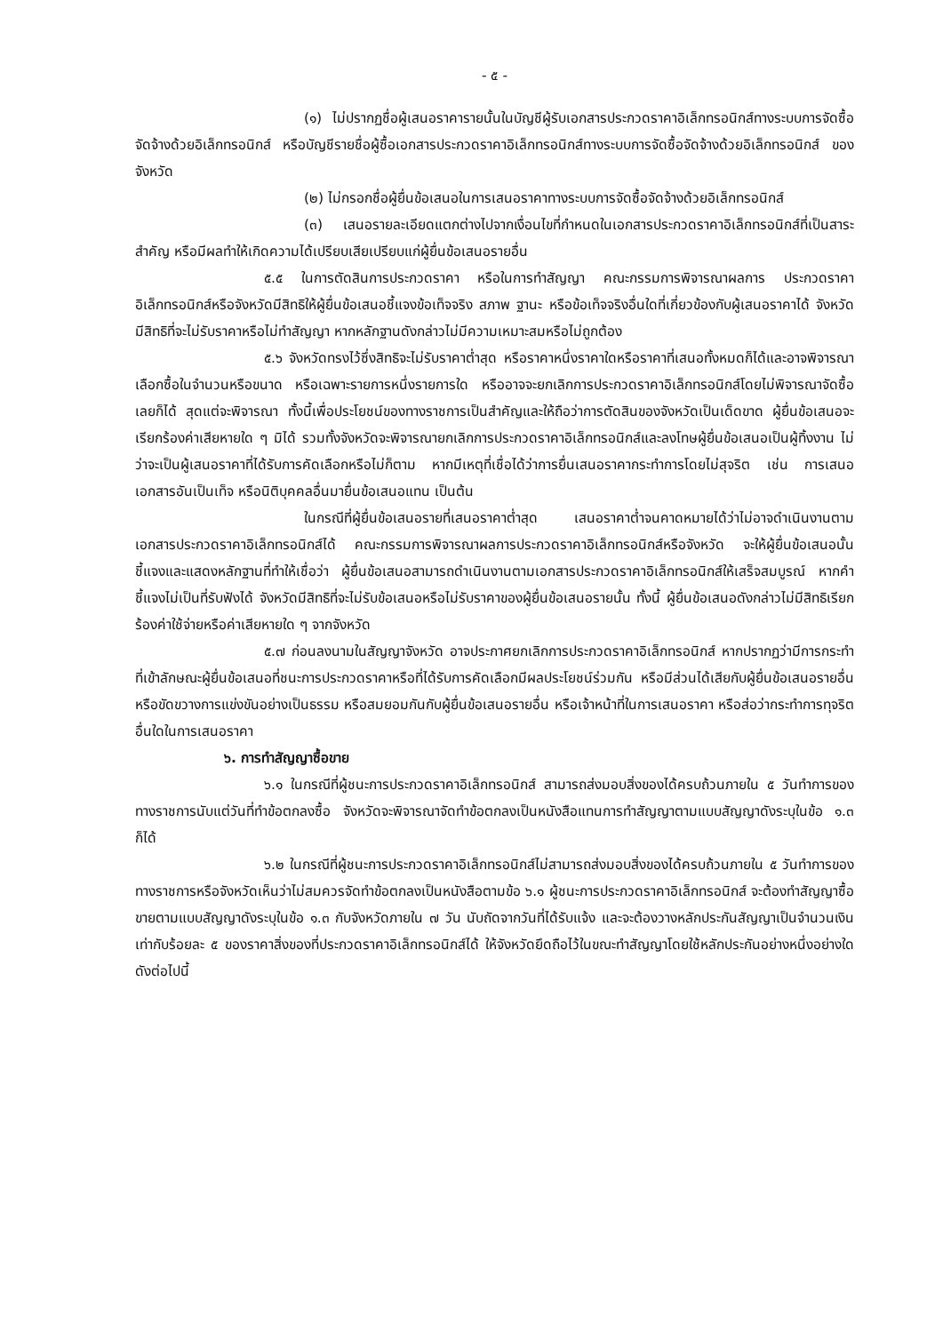- ๕ -
(๑) ไม่ปรากฏชื่อผู้เสนอราคารายนั้นในบัญชีผู้รับเอกสารประกวดราคาอิเล็กทรอนิกส์ทางระบบการจัดซื้อจัดจ้างด้วยอิเล็กทรอนิกส์ หรือบัญชีรายชื่อผู้ซื้อเอกสารประกวดราคาอิเล็กทรอนิกส์ทางระบบการจัดซื้อจัดจ้างด้วยอิเล็กทรอนิกส์ ของจังหวัด
(๒) ไม่กรอกชื่อผู้ยื่นข้อเสนอในการเสนอราคาทางระบบการจัดซื้อจัดจ้างด้วยอิเล็กทรอนิกส์
(๓) เสนอรายละเอียดแตกต่างไปจากเงื่อนไขที่กำหนดในเอกสารประกวดราคาอิเล็กทรอนิกส์ที่เป็นสาระสำคัญ หรือมีผลทำให้เกิดความได้เปรียบเสียเปรียบแก่ผู้ยื่นข้อเสนอรายอื่น
๕.๕ ในการตัดสินการประกวดราคา หรือในการทำสัญญา คณะกรรมการพิจารณาผลการ ประกวดราคาอิเล็กทรอนิกส์หรือจังหวัดมีสิทธิให้ผู้ยื่นข้อเสนอชี้แจงข้อเท็จจริง สภาพ ฐานะ หรือข้อเท็จจริงอื่นใดที่เกี่ยวข้องกับผู้เสนอราคาได้ จังหวัดมีสิทธิที่จะไม่รับราคาหรือไม่ทำสัญญา หากหลักฐานดังกล่าวไม่มีความเหมาะสมหรือไม่ถูกต้อง
๕.๖ จังหวัดทรงไว้ซึ่งสิทธิจะไม่รับราคาต่ำสุด หรือราคาหนึ่งราคาใดหรือราคาที่เสนอทั้งหมดก็ได้และอาจพิจารณาเลือกซื้อในจำนวนหรือขนาด หรือเฉพาะรายการหนึ่งรายการใด หรืออาจจะยกเลิกการประกวดราคาอิเล็กทรอนิกส์โดยไม่พิจารณาจัดซื้อเลยก็ได้ สุดแต่จะพิจารณา ทั้งนี้เพื่อประโยชน์ของทางราชการเป็นสำคัญและให้ถือว่าการตัดสินของจังหวัดเป็นเด็ดขาด ผู้ยื่นข้อเสนอจะเรียกร้องค่าเสียหายใด ๆ มิได้ รวมทั้งจังหวัดจะพิจารณายกเลิกการประกวดราคาอิเล็กทรอนิกส์และลงโทษผู้ยื่นข้อเสนอเป็นผู้ทิ้งงาน ไม่ว่าจะเป็นผู้เสนอราคาที่ได้รับการคัดเลือกหรือไม่ก็ตาม หากมีเหตุที่เชื่อได้ว่าการยื่นเสนอราคากระทำการโดยไม่สุจริต เช่น การเสนอเอกสารอันเป็นเท็จ หรือนิติบุคคลอื่นมายื่นข้อเสนอแทน เป็นต้น
ในกรณีที่ผู้ยื่นข้อเสนอรายที่เสนอราคาต่ำสุด เสนอราคาต่ำจนคาดหมายได้ว่าไม่อาจดำเนินงานตามเอกสารประกวดราคาอิเล็กทรอนิกส์ได้ คณะกรรมการพิจารณาผลการประกวดราคาอิเล็กทรอนิกส์หรือจังหวัด จะให้ผู้ยื่นข้อเสนอนั้นชี้แจงและแสดงหลักฐานที่ทำให้เชื่อว่า ผู้ยื่นข้อเสนอสามารถดำเนินงานตามเอกสารประกวดราคาอิเล็กทรอนิกส์ให้เสร็จสมบูรณ์ หากคำชี้แจงไม่เป็นที่รับฟังได้ จังหวัดมีสิทธิที่จะไม่รับข้อเสนอหรือไม่รับราคาของผู้ยื่นข้อเสนอรายนั้น ทั้งนี้ ผู้ยื่นข้อเสนอดังกล่าวไม่มีสิทธิเรียกร้องค่าใช้จ่ายหรือค่าเสียหายใด ๆ จากจังหวัด
๕.๗ ก่อนลงนามในสัญญาจังหวัด อาจประกาศยกเลิกการประกวดราคาอิเล็กทรอนิกส์ หากปรากฏว่ามีการกระทำที่เข้าลักษณะผู้ยื่นข้อเสนอที่ชนะการประกวดราคาหรือที่ได้รับการคัดเลือกมีผลประโยชน์ร่วมกัน หรือมีส่วนได้เสียกับผู้ยื่นข้อเสนอรายอื่น หรือขัดขวางการแข่งขันอย่างเป็นธรรม หรือสมยอมกันกับผู้ยื่นข้อเสนอรายอื่น หรือเจ้าหน้าที่ในการเสนอราคา หรือส่อว่ากระทำการทุจริตอื่นใดในการเสนอราคา
๖. การทำสัญญาซื้อขาย
๖.๑ ในกรณีที่ผู้ชนะการประกวดราคาอิเล็กทรอนิกส์ สามารถส่งมอบสิ่งของได้ครบถ้วนภายใน ๕ วันทำการของทางราชการนับแต่วันที่ทำข้อตกลงซื้อ จังหวัดจะพิจารณาจัดทำข้อตกลงเป็นหนังสือแทนการทำสัญญาตามแบบสัญญาดังระบุในข้อ ๑.๓ ก็ได้
๖.๒ ในกรณีที่ผู้ชนะการประกวดราคาอิเล็กทรอนิกส์ไม่สามารถส่งมอบสิ่งของได้ครบถ้วนภายใน ๕ วันทำการของทางราชการหรือจังหวัดเห็นว่าไม่สมควรจัดทำข้อตกลงเป็นหนังสือตามข้อ ๖.๑ ผู้ชนะการประกวดราคาอิเล็กทรอนิกส์ จะต้องทำสัญญาซื้อขายตามแบบสัญญาดังระบุในข้อ ๑.๓ กับจังหวัดภายใน ๗ วัน นับถัดจากวันที่ได้รับแจ้ง และจะต้องวางหลักประกันสัญญาเป็นจำนวนเงินเท่ากับร้อยละ ๕ ของราคาสิ่งของที่ประกวดราคาอิเล็กทรอนิกส์ได้ ให้จังหวัดยึดถือไว้ในขณะทำสัญญาโดยใช้หลักประกันอย่างหนึ่งอย่างใด ดังต่อไปนี้